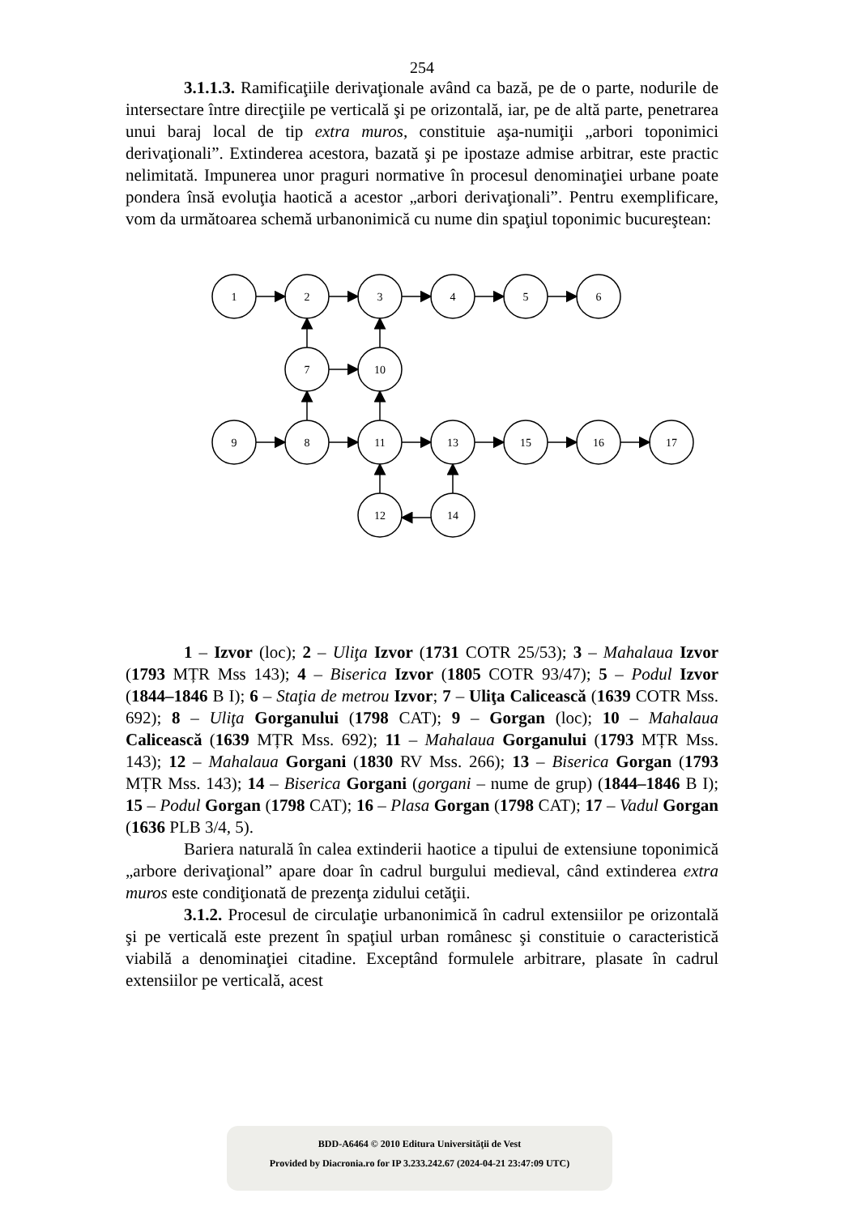254
3.1.1.3. Ramificaţiile derivaţionale având ca bază, pe de o parte, nodurile de intersectare între direcţiile pe verticală şi pe orizontală, iar, pe de altă parte, penetrarea unui baraj local de tip extra muros, constituie aşa-numiţii „arbori toponimici derivaţionali”. Extinderea acestora, bazată şi pe ipostaze admise arbitrar, este practic nelimitată. Impunerea unor praguri normative în procesul denominaţiei urbane poate pondera însă evoluţia haotică a acestor „arbori derivaţionali”. Pentru exemplificare, vom da următoarea schemă urbanonimică cu nume din spaţiul toponimic bucureştean:
1
2
3
4
5
6
7
10
9
8
11
13
15
16
17
12
14
1 – Izvor (loc); 2 – Uliţa Izvor (1731 COTR 25/53); 3 – Mahalaua Izvor (1793 MȚR Mss 143); 4 – Biserica Izvor (1805 COTR 93/47); 5 – Podul Izvor (1844–1846 B I); 6 – Staţia de metrou Izvor; 7 – Uliţa Calicească (1639 COTR Mss. 692); 8 – Uliţa Gorganului (1798 CAT); 9 – Gorgan (loc); 10 – Mahalaua Calicească (1639 MȚR Mss. 692); 11 – Mahalaua Gorganului (1793 MȚR Mss. 143); 12 – Mahalaua Gorgani (1830 RV Mss. 266); 13 – Biserica Gorgan (1793 MȚR Mss. 143); 14 – Biserica Gorgani (gorgani – nume de grup) (1844–1846 B I); 15 – Podul Gorgan (1798 CAT); 16 – Plasa Gorgan (1798 CAT); 17 – Vadul Gorgan (1636 PLB 3/4, 5).
Bariera naturală în calea extinderii haotice a tipului de extensiune toponimică „arbore derivaţional” apare doar în cadrul burgului medieval, când extinderea extra muros este condiţionată de prezenţa zidului cetăţii.
3.1.2. Procesul de circulaţie urbanonimică în cadrul extensiilor pe orizontală şi pe verticală este prezent în spaţiul urban românesc şi constituie o caracteristică viabilă a denominaţiei citadine. Exceptând formulele arbitrare, plasate în cadrul extensiilor pe verticală, acest
BDD-A6464 © 2010 Editura Universităţii de Vest
Provided by Diacronia.ro for IP 3.233.242.67 (2024-04-21 23:47:09 UTC)